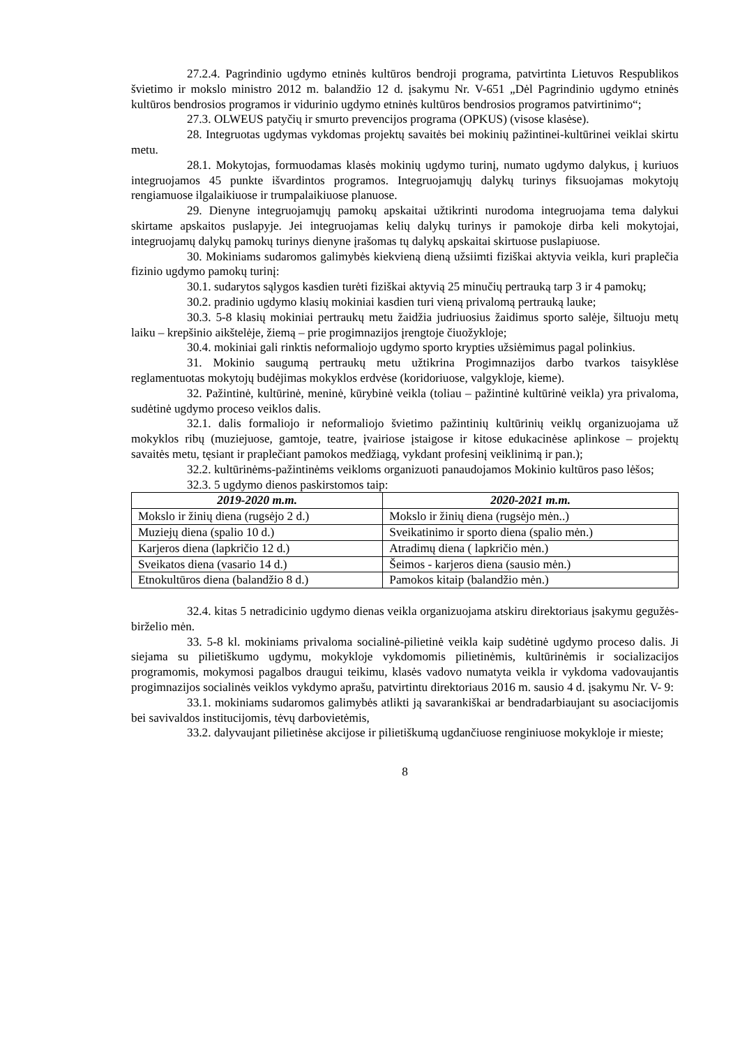27.2.4. Pagrindinio ugdymo etninės kultūros bendroji programa, patvirtinta Lietuvos Respublikos švietimo ir mokslo ministro 2012 m. balandžio 12 d. įsakymu Nr. V-651 „Dėl Pagrindinio ugdymo etninės kultūros bendrosios programos ir vidurinio ugdymo etninės kultūros bendrosios programos patvirtinimo“;
27.3. OLWEUS patyčių ir smurto prevencijos programa (OPKUS) (visose klasėse).
28. Integruotas ugdymas vykdomas projektų savaitės bei mokinių pažintinei-kultūrinei veiklai skirtu metu.
28.1. Mokytojas, formuodamas klasės mokinių ugdymo turinį, numato ugdymo dalykus, į kuriuos integruojamos 45 punkte išvardintos programos. Integruojamųjų dalykų turinys fiksuojamas mokytojų rengiamuose ilgalaikiuose ir trumpalaikiuose planuose.
29. Dienyne integruojamųjų pamokų apskaitai užtikrinti nurodoma integruojama tema dalykui skirtame apskaitos puslapyje. Jei integruojamas kelių dalykų turinys ir pamokoje dirba keli mokytojai, integruojamų dalykų pamokų turinys dienyne įrašomas tų dalykų apskaitai skirtuose puslapiuose.
30. Mokiniams sudaromos galimybės kiekvieną dieną užsiimti fiziškai aktyvia veikla, kuri praplečia fizinio ugdymo pamokų turinį:
30.1. sudarytos sąlygos kasdien turėti fiziškai aktyvią 25 minučių pertrauką tarp 3 ir 4 pamokų;
30.2. pradinio ugdymo klasių mokiniai kasdien turi vieną privalomą pertrauką lauke;
30.3. 5-8 klasių mokiniai pertraukų metu žaidžia judriuosius žaidimus sporto salėje, šiltuoju metų laiku – krepšinio aikštelėje, žiemą – prie progimnazijos įrengtoje čiuožykloje;
30.4. mokiniai gali rinktis neformaliojo ugdymo sporto krypties užsiėmimus pagal polinkius.
31. Mokinio saugumą pertraukų metu užtikrina Progimnazijos darbo tvarkos taisyklėse reglamentuotas mokytojų budėjimas mokyklos erdvėse (koridoriuose, valgykloje, kieme).
32. Pažintinė, kultūrinė, meninė, kūrybinė veikla (toliau – pažintinė kultūrinė veikla) yra privaloma, sudėtinė ugdymo proceso veiklos dalis.
32.1. dalis formaliojo ir neformaliojo švietimo pažintinių kultūrinių veiklų organizuojama už mokyklos ribų (muziejuose, gamtoje, teatre, įvairiose įstaigose ir kitose edukacinėse aplinkose – projektų savaitės metu, tęsiant ir praplečiant pamokos medžiagą, vykdant profesinį veiklinimą ir pan.);
32.2. kultūrinėms-pažintinėms veikloms organizuoti panaudojamos Mokinio kultūros paso lėšos;
32.3. 5 ugdymo dienos paskirstomos taip:
| 2019-2020 m.m. | 2020-2021 m.m. |
| --- | --- |
| Mokslo ir žinių diena (rugsėjo 2 d.) | Mokslo ir žinių diena (rugsėjo mėn..) |
| Muziejų diena (spalio 10 d.) | Sveikatinimo ir sporto diena (spalio mėn.) |
| Karjeros diena (lapkričio 12 d.) | Atradimų diena ( lapkričio mėn.) |
| Sveikatos diena (vasario 14 d.) | Šeimos - karjeros diena (sausio mėn.) |
| Etnokultūros diena (balandžio 8 d.) | Pamokos kitaip (balandžio mėn.) |
32.4. kitas 5 netradicinio ugdymo dienas veikla organizuojama atskiru direktoriaus įsakymu gegužės-birželio mėn.
33. 5-8 kl. mokiniams privaloma socialinė-pilietinė veikla kaip sudėtinė ugdymo proceso dalis. Ji siejama su pilietiškumo ugdymu, mokykloje vykdomomis pilietinėmis, kultūrinėmis ir socializacijos programomis, mokymosi pagalbos draugui teikimu, klasės vadovo numatyta veikla ir vykdoma vadovaujantis progimnazijos socialinės veiklos vykdymo aprašu, patvirtintu direktoriaus 2016 m. sausio 4 d. įsakymu Nr. V- 9:
33.1. mokiniams sudaromos galimybės atlikti ją savarankiškai ar bendradarbiaujant su asociacijomis bei savivaldos institucijomis, tėvų darbovietėmis,
33.2. dalyvaujant pilietinėse akcijose ir pilietiškumą ugdančiuose renginiuose mokykloje ir mieste;
8